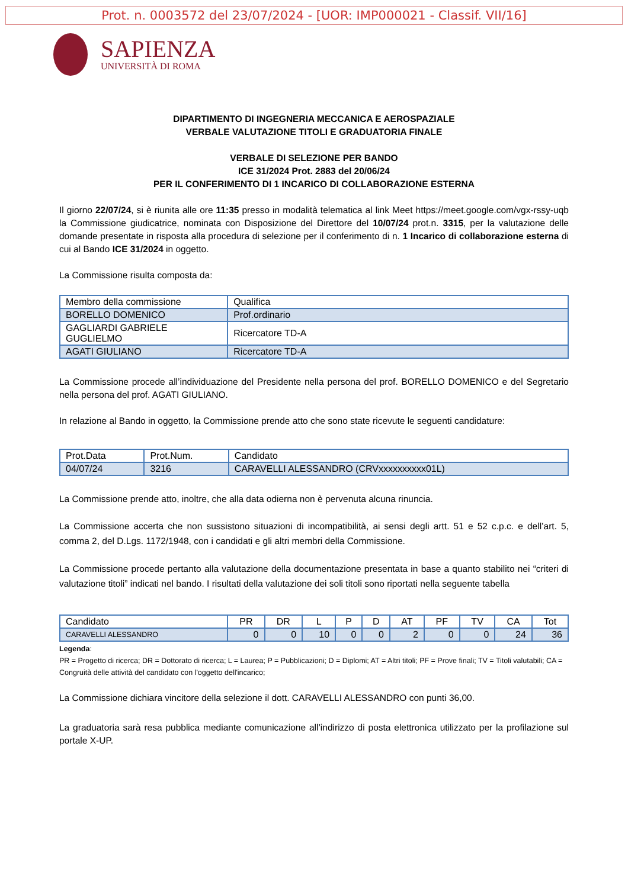Prot. n. 0003572 del 23/07/2024 - [UOR: IMP000021 - Classif. VII/16]
SAPIENZA
UNIVERSITÀ DI ROMA
DIPARTIMENTO DI INGEGNERIA MECCANICA E AEROSPAZIALE
VERBALE VALUTAZIONE TITOLI E GRADUATORIA FINALE
VERBALE DI SELEZIONE PER BANDO
ICE 31/2024 Prot. 2883 del 20/06/24
PER IL CONFERIMENTO DI 1 INCARICO DI COLLABORAZIONE ESTERNA
Il giorno 22/07/24, si è riunita alle ore 11:35 presso in modalità telematica al link Meet https://meet.google.com/vgx-rssy-uqb la Commissione giudicatrice, nominata con Disposizione del Direttore del 10/07/24 prot.n. 3315, per la valutazione delle domande presentate in risposta alla procedura di selezione per il conferimento di n. 1 Incarico di collaborazione esterna di cui al Bando ICE 31/2024 in oggetto.
La Commissione risulta composta da:
| Membro della commissione | Qualifica |
| --- | --- |
| BORELLO DOMENICO | Prof.ordinario |
| GAGLIARDI GABRIELE GUGLIELMO | Ricercatore TD-A |
| AGATI GIULIANO | Ricercatore TD-A |
La Commissione procede all’individuazione del Presidente nella persona del prof. BORELLO DOMENICO e del Segretario nella persona del prof. AGATI GIULIANO.
In relazione al Bando in oggetto, la Commissione prende atto che sono state ricevute le seguenti candidature:
| Prot.Data | Prot.Num. | Candidato |
| --- | --- | --- |
| 04/07/24 | 3216 | CARAVELLI ALESSANDRO (CRVxxxxxxxxxx01L) |
La Commissione prende atto, inoltre, che alla data odierna non è pervenuta alcuna rinuncia.
La Commissione accerta che non sussistono situazioni di incompatibilità, ai sensi degli artt. 51 e 52 c.p.c. e dell’art. 5, comma 2, del D.Lgs. 1172/1948, con i candidati e gli altri membri della Commissione.
La Commissione procede pertanto alla valutazione della documentazione presentata in base a quanto stabilito nei “criteri di valutazione titoli” indicati nel bando. I risultati della valutazione dei soli titoli sono riportati nella seguente tabella
| Candidato | PR | DR | L | P | D | AT | PF | TV | CA | Tot |
| --- | --- | --- | --- | --- | --- | --- | --- | --- | --- | --- |
| CARAVELLI ALESSANDRO | 0 | 0 | 10 | 0 | 0 | 2 | 0 | 0 | 24 | 36 |
Legenda:
PR = Progetto di ricerca; DR = Dottorato di ricerca; L = Laurea; P = Pubblicazioni; D = Diplomi; AT = Altri titoli; PF = Prove finali; TV = Titoli valutabili; CA = Congruità delle attività del candidato con l'oggetto dell'incarico;
La Commissione dichiara vincitore della selezione il dott. CARAVELLI ALESSANDRO con punti 36,00.
La graduatoria sarà resa pubblica mediante comunicazione all’indirizzo di posta elettronica utilizzato per la profilazione sul portale X-UP.